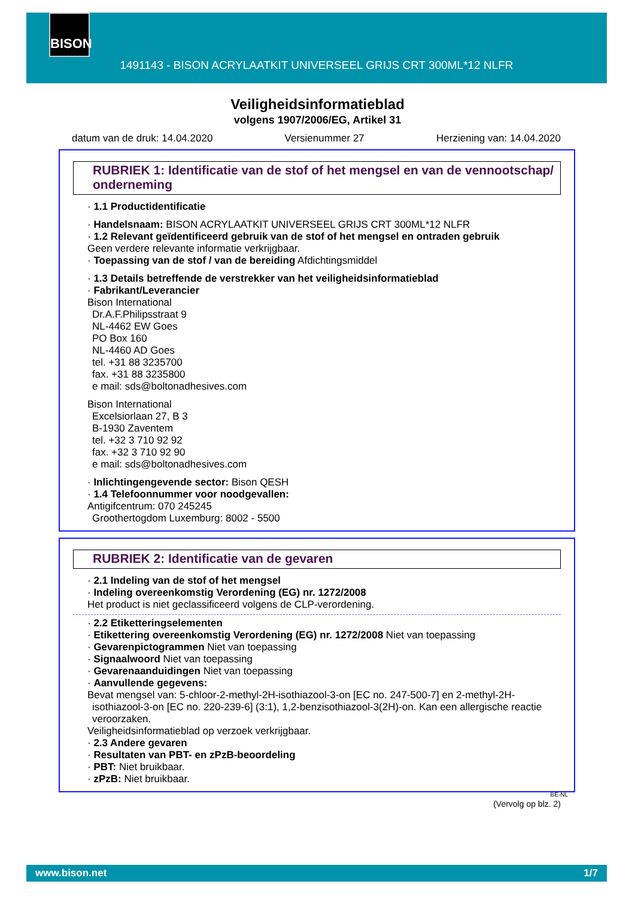BISON
1491143 - BISON ACRYLAATKIT UNIVERSEEL GRIJS CRT 300ML*12 NLFR
Veiligheidsinformatieblad
volgens 1907/2006/EG, Artikel 31
datum van de druk: 14.04.2020 Versienummer 27 Herziening van: 14.04.2020
RUBRIEK 1: Identificatie van de stof of het mengsel en van de vennootschap/ onderneming
· 1.1 Productidentificatie
· Handelsnaam: BISON ACRYLAATKIT UNIVERSEEL GRIJS CRT 300ML*12 NLFR
· 1.2 Relevant geïdentificeerd gebruik van de stof of het mengsel en ontraden gebruik
Geen verdere relevante informatie verkrijgbaar.
· Toepassing van de stof / van de bereiding Afdichtingsmiddel
· 1.3 Details betreffende de verstrekker van het veiligheidsinformatieblad
· Fabrikant/Leverancier
Bison International
Dr.A.F.Philipsstraat 9
NL-4462 EW Goes
PO Box 160
NL-4460 AD Goes
tel. +31 88 3235700
fax. +31 88 3235800
e mail: sds@boltonadhesives.com
Bison International
Excelsiorlaan 27, B 3
B-1930 Zaventem
tel. +32 3 710 92 92
fax. +32 3 710 92 90
e mail: sds@boltonadhesives.com
· Inlichtingengevende sector: Bison QESH
· 1.4 Telefoonnummer voor noodgevallen:
Antigifcentrum: 070 245245
Groothertogdom Luxemburg: 8002 - 5500
RUBRIEK 2: Identificatie van de gevaren
· 2.1 Indeling van de stof of het mengsel
· Indeling overeenkomstig Verordening (EG) nr. 1272/2008
Het product is niet geclassificeerd volgens de CLP-verordening.
· 2.2 Etiketteringselementen
· Etikettering overeenkomstig Verordening (EG) nr. 1272/2008 Niet van toepassing
· Gevarenpictogrammen Niet van toepassing
· Signaalwoord Niet van toepassing
· Gevarenaanduidingen Niet van toepassing
· Aanvullende gegevens:
Bevat mengsel van: 5-chloor-2-methyl-2H-isothiazool-3-on [EC no. 247-500-7] en 2-methyl-2H-isothiazool-3-on [EC no. 220-239-6] (3:1), 1,2-benzisothiazool-3(2H)-on. Kan een allergische reactie veroorzaken.
Veiligheidsinformatieblad op verzoek verkrijgbaar.
· 2.3 Andere gevaren
· Resultaten van PBT- en zPzB-beoordeling
· PBT: Niet bruikbaar.
· zPzB: Niet bruikbaar.
BE-NL
(Vervolg op blz. 2)
www.bison.net 1/7